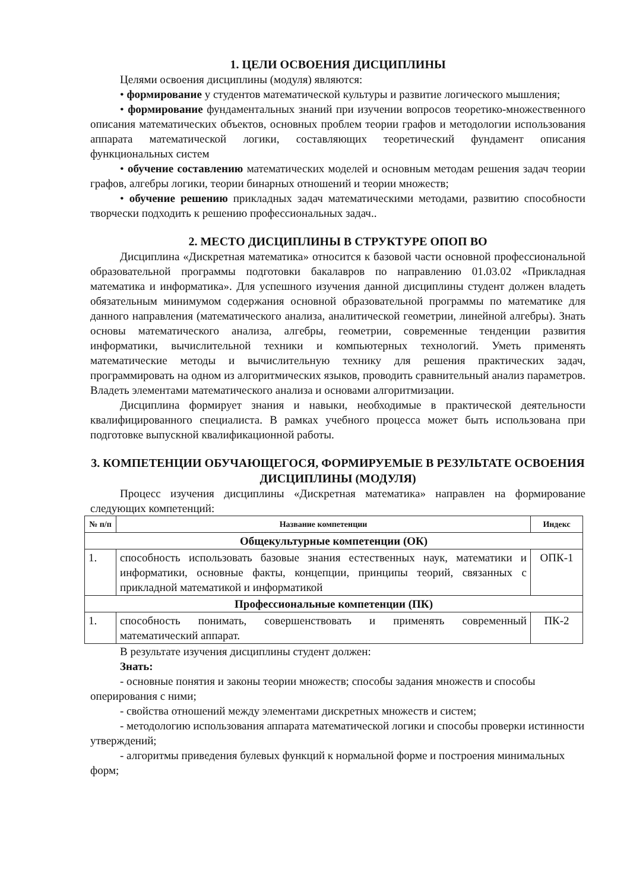1. ЦЕЛИ ОСВОЕНИЯ ДИСЦИПЛИНЫ
Целями освоения дисциплины (модуля) являются:
• формирование у студентов математической культуры и развитие логического мышления;
• формирование фундаментальных знаний при изучении вопросов теоретико-множественного описания математических объектов, основных проблем теории графов и методологии использования аппарата математической логики, составляющих теоретический фундамент описания функциональных систем
• обучение составлению математических моделей и основным методам решения задач теории графов, алгебры логики, теории бинарных отношений и теории множеств;
• обучение решению прикладных задач математическими методами, развитию способности творчески подходить к решению профессиональных задач..
2. МЕСТО ДИСЦИПЛИНЫ В СТРУКТУРЕ ОПОП ВО
Дисциплина «Дискретная математика» относится к базовой части основной профессиональной образовательной программы подготовки бакалавров по направлению 01.03.02 «Прикладная математика и информатика». Для успешного изучения данной дисциплины студент должен владеть обязательным минимумом содержания основной образовательной программы по математике для данного направления (математического анализа, аналитической геометрии, линейной алгебры). Знать основы математического анализа, алгебры, геометрии, современные тенденции развития информатики, вычислительной техники и компьютерных технологий. Уметь применять математические методы и вычислительную технику для решения практических задач, программировать на одном из алгоритмических языков, проводить сравнительный анализ параметров. Владеть элементами математического анализа и основами алгоритмизации.
Дисциплина формирует знания и навыки, необходимые в практической деятельности квалифицированного специалиста. В рамках учебного процесса может быть использована при подготовке выпускной квалификационной работы.
3. КОМПЕТЕНЦИИ ОБУЧАЮЩЕГОСЯ, ФОРМИРУЕМЫЕ В РЕЗУЛЬТАТЕ ОСВОЕНИЯ ДИСЦИПЛИНЫ (МОДУЛЯ)
Процесс изучения дисциплины «Дискретная математика» направлен на формирование следующих компетенций:
| № п/п | Название компетенции | Индекс |
| --- | --- | --- |
| Общекультурные компетенции (ОК) | | |
| 1. | способность использовать базовые знания естественных наук, математики и информатики, основные факты, концепции, принципы теорий, связанных с прикладной математикой и информатикой | ОПК-1 |
| Профессиональные компетенции (ПК) | | |
| 1. | способность понимать, совершенствовать и применять современный математический аппарат. | ПК-2 |
В результате изучения дисциплины студент должен:
Знать:
- основные понятия и законы теории множеств; способы задания множеств и способы оперирования с ними;
- свойства отношений между элементами дискретных множеств и систем;
- методологию использования аппарата математической логики и способы проверки истинности утверждений;
- алгоритмы приведения булевых функций к нормальной форме и построения минимальных форм;